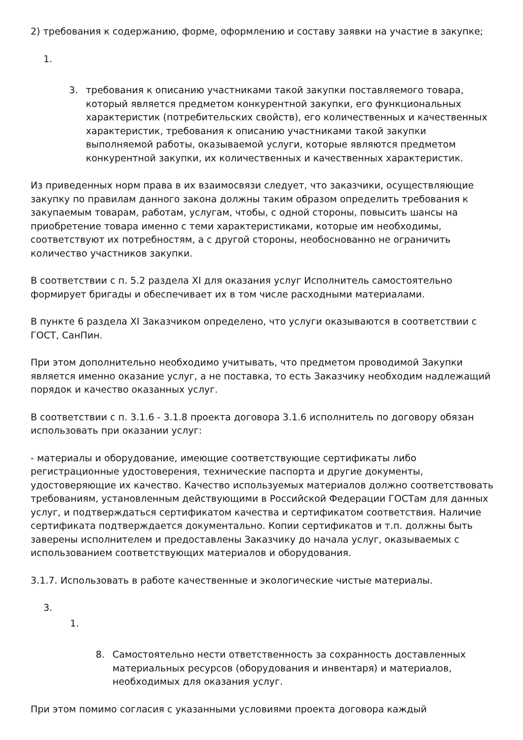2) требования к содержанию, форме, оформлению и составу заявки на участие в закупке;
1.
3. требования к описанию участниками такой закупки поставляемого товара, который является предметом конкурентной закупки, его функциональных характеристик (потребительских свойств), его количественных и качественных характеристик, требования к описанию участниками такой закупки выполняемой работы, оказываемой услуги, которые являются предметом конкурентной закупки, их количественных и качественных характеристик.
Из приведенных норм права в их взаимосвязи следует, что заказчики, осуществляющие закупку по правилам данного закона должны таким образом определить требования к закупаемым товарам, работам, услугам, чтобы, с одной стороны, повысить шансы на приобретение товара именно с теми характеристиками, которые им необходимы, соответствуют их потребностям, а с другой стороны, необоснованно не ограничить количество участников закупки.
В соответствии с п. 5.2 раздела XI для оказания услуг Исполнитель самостоятельно формирует бригады и обеспечивает их в том числе расходными материалами.
В пункте 6 раздела XI Заказчиком определено, что услуги оказываются в соответствии с ГОСТ, СанПин.
При этом дополнительно необходимо учитывать, что предметом проводимой Закупки является именно оказание услуг, а не поставка, то есть Заказчику необходим надлежащий порядок и качество оказанных услуг.
В соответствии с п. 3.1.6 - 3.1.8 проекта договора 3.1.6 исполнитель по договору обязан использовать при оказании услуг:
- материалы и оборудование, имеющие соответствующие сертификаты либо регистрационные удостоверения, технические паспорта и другие документы, удостоверяющие их качество. Качество используемых материалов должно соответствовать требованиям, установленным действующими в Российской Федерации ГОСТам для данных услуг, и подтверждаться сертификатом качества и сертификатом соответствия. Наличие сертификата подтверждается документально. Копии сертификатов и т.п. должны быть заверены исполнителем и предоставлены Заказчику до начала услуг, оказываемых с использованием соответствующих материалов и оборудования.
3.1.7. Использовать в работе качественные и экологические чистые материалы.
3.
1.
8. Самостоятельно нести ответственность за сохранность доставленных материальных ресурсов (оборудования и инвентаря) и материалов, необходимых для оказания услуг.
При этом помимо согласия с указанными условиями проекта договора каждый